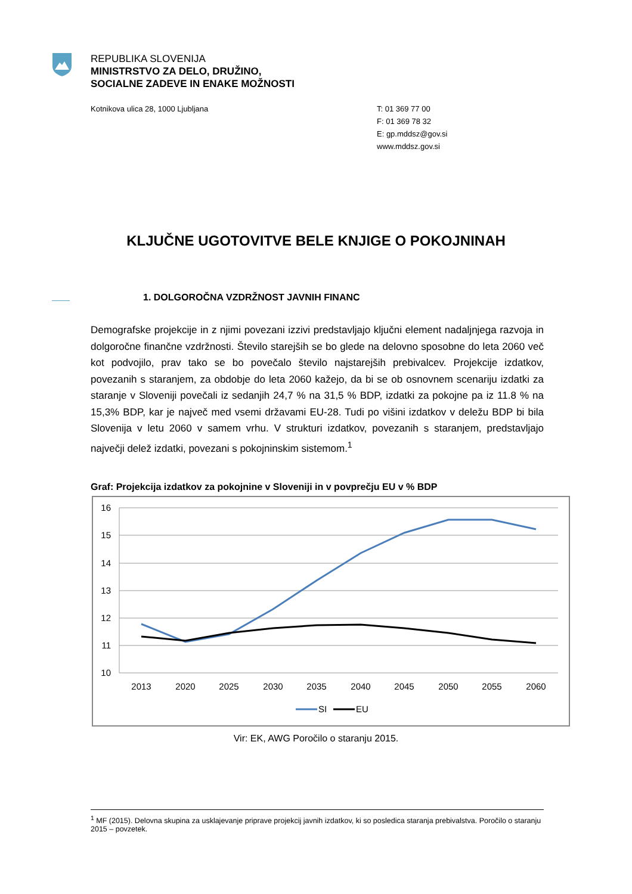REPUBLIKA SLOVENIJA
MINISTRSTVO ZA DELO, DRUŽINO,
SOCIALNE ZADEVE IN ENAKE MOŽNOSTI
Kotnikova ulica 28, 1000 Ljubljana
T: 01 369 77 00
F: 01 369 78 32
E: gp.mddsz@gov.si
www.mddsz.gov.si
KLJUČNE UGOTOVITVE BELE KNJIGE O POKOJNINAH
1. DOLGOROČNA VZDRŽNOST JAVNIH FINANC
Demografske projekcije in z njimi povezani izzivi predstavljajo ključni element nadaljnjega razvoja in dolgoročne finančne vzdržnosti. Število starejših se bo glede na delovno sposobne do leta 2060 več kot podvojilo, prav tako se bo povečalo število najstarejših prebivalcev. Projekcije izdatkov, povezanih s staranjem, za obdobje do leta 2060 kažejo, da bi se ob osnovnem scenariju izdatki za staranje v Sloveniji povečali iz sedanjih 24,7 % na 31,5 % BDP, izdatki za pokojne pa iz 11.8 % na 15,3% BDP, kar je največ med vsemi državami EU-28. Tudi po višini izdatkov v deležu BDP bi bila Slovenija v letu 2060 v samem vrhu. V strukturi izdatkov, povezanih s staranjem, predstavljajo največji delež izdatki, povezani s pokojninskim sistemom.<sup>1</sup>
Graf: Projekcija izdatkov za pokojnine v Sloveniji in v povprečju EU v % BDP
16
15
14
13
12
11
10
2013
2020
2025
2030
2035
2040
2045
2050
2055
2060
SI
EU
Vir: EK, AWG Poročilo o staranju 2015.
<sup>1</sup> MF (2015). Delovna skupina za usklajevanje priprave projekcij javnih izdatkov, ki so posledica staranja prebivalstva. Poročilo o staranju 2015 – povzetek.